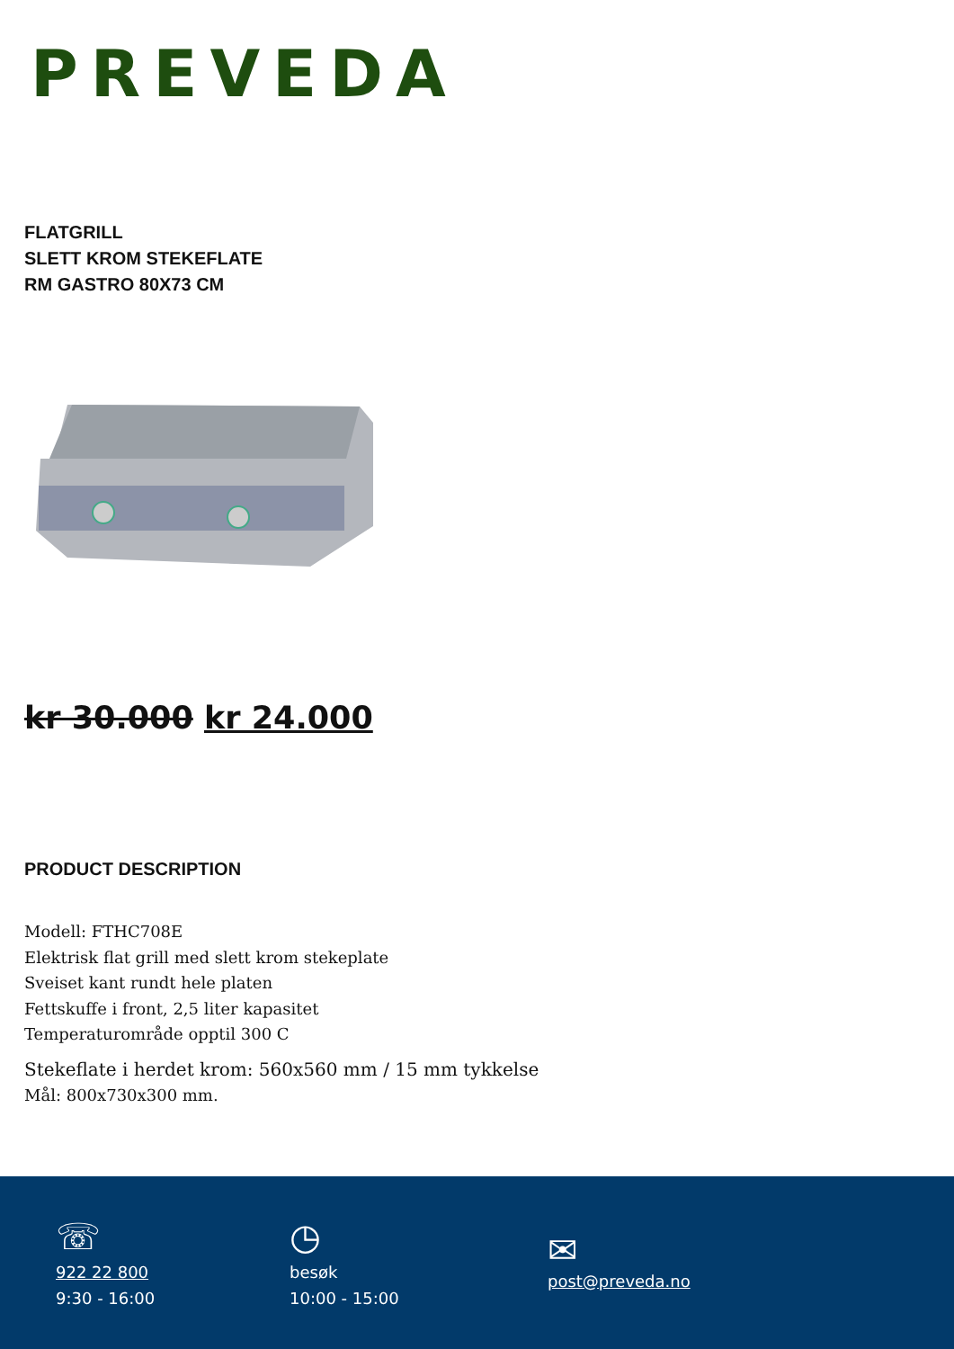PREVEDA
FLATGRILL
SLETT KROM STEKEFLATE
RM GASTRO 80X73 CM
kr 30.000 kr 24.000
PRODUCT DESCRIPTION
Modell: FTHC708E
Elektrisk flat grill med slett krom stekeplate
Sveiset kant rundt hele platen
Fettskuffe i front, 2,5 liter kapasitet
Temperaturområde opptil 300 C
Stekeflate i herdet krom: 560x560 mm / 15 mm tykkelse
Mål: 800x730x300 mm.
☏
922 22 800
9:30 - 16:00
◷
besøk
10:00 - 15:00
✉
post@preveda.no